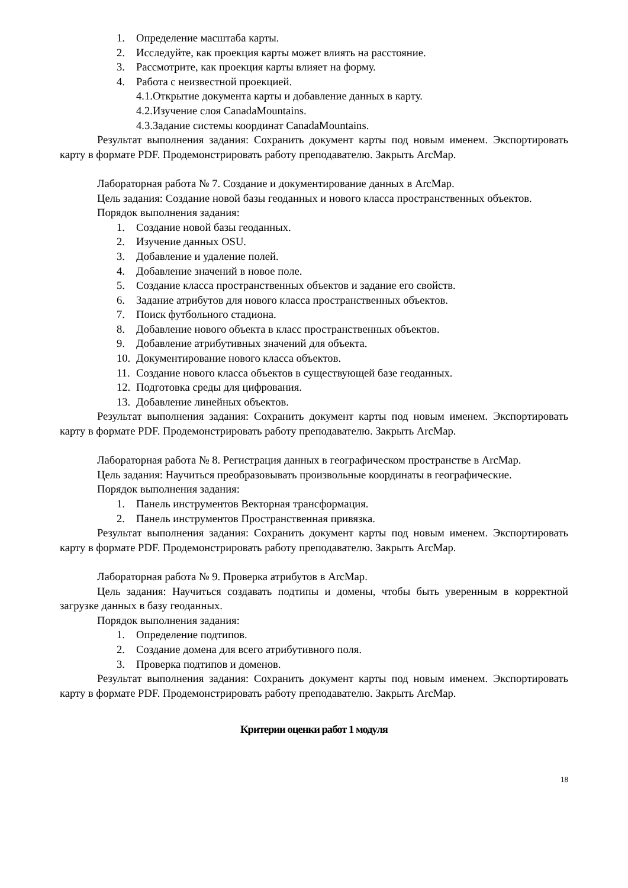1. Определение масштаба карты.
2. Исследуйте, как проекция карты может влиять на расстояние.
3. Рассмотрите, как проекция карты влияет на форму.
4. Работа с неизвестной проекцией.
4.1.Открытие документа карты и добавление данных в карту.
4.2.Изучение слоя CanadaMountains.
4.3.Задание системы координат CanadaMountains.
Результат выполнения задания: Сохранить документ карты под новым именем. Экспортировать карту в формате PDF. Продемонстрировать работу преподавателю. Закрыть ArcMap.
Лабораторная работа № 7. Создание и документирование данных в ArcMap.
Цель задания: Создание новой базы геоданных и нового класса пространственных объектов.
Порядок выполнения задания:
1. Создание новой базы геоданных.
2. Изучение данных OSU.
3. Добавление и удаление полей.
4. Добавление значений в новое поле.
5. Создание класса пространственных объектов и задание его свойств.
6. Задание атрибутов для нового класса пространственных объектов.
7. Поиск футбольного стадиона.
8. Добавление нового объекта в класс пространственных объектов.
9. Добавление атрибутивных значений для объекта.
10. Документирование нового класса объектов.
11. Создание нового класса объектов в существующей базе геоданных.
12. Подготовка среды для цифрования.
13. Добавление линейных объектов.
Результат выполнения задания: Сохранить документ карты под новым именем. Экспортировать карту в формате PDF. Продемонстрировать работу преподавателю. Закрыть ArcMap.
Лабораторная работа № 8. Регистрация данных в географическом пространстве в ArcMap.
Цель задания: Научиться преобразовывать произвольные координаты в географические.
Порядок выполнения задания:
1. Панель инструментов Векторная трансформация.
2. Панель инструментов Пространственная привязка.
Результат выполнения задания: Сохранить документ карты под новым именем. Экспортировать карту в формате PDF. Продемонстрировать работу преподавателю. Закрыть ArcMap.
Лабораторная работа № 9. Проверка атрибутов в ArcMap.
Цель задания: Научиться создавать подтипы и домены, чтобы быть уверенным в корректной загрузке данных в базу геоданных.
Порядок выполнения задания:
1. Определение подтипов.
2. Создание домена для всего атрибутивного поля.
3. Проверка подтипов и доменов.
Результат выполнения задания: Сохранить документ карты под новым именем. Экспортировать карту в формате PDF. Продемонстрировать работу преподавателю. Закрыть ArcMap.
Критерии оценки работ 1 модуля
18